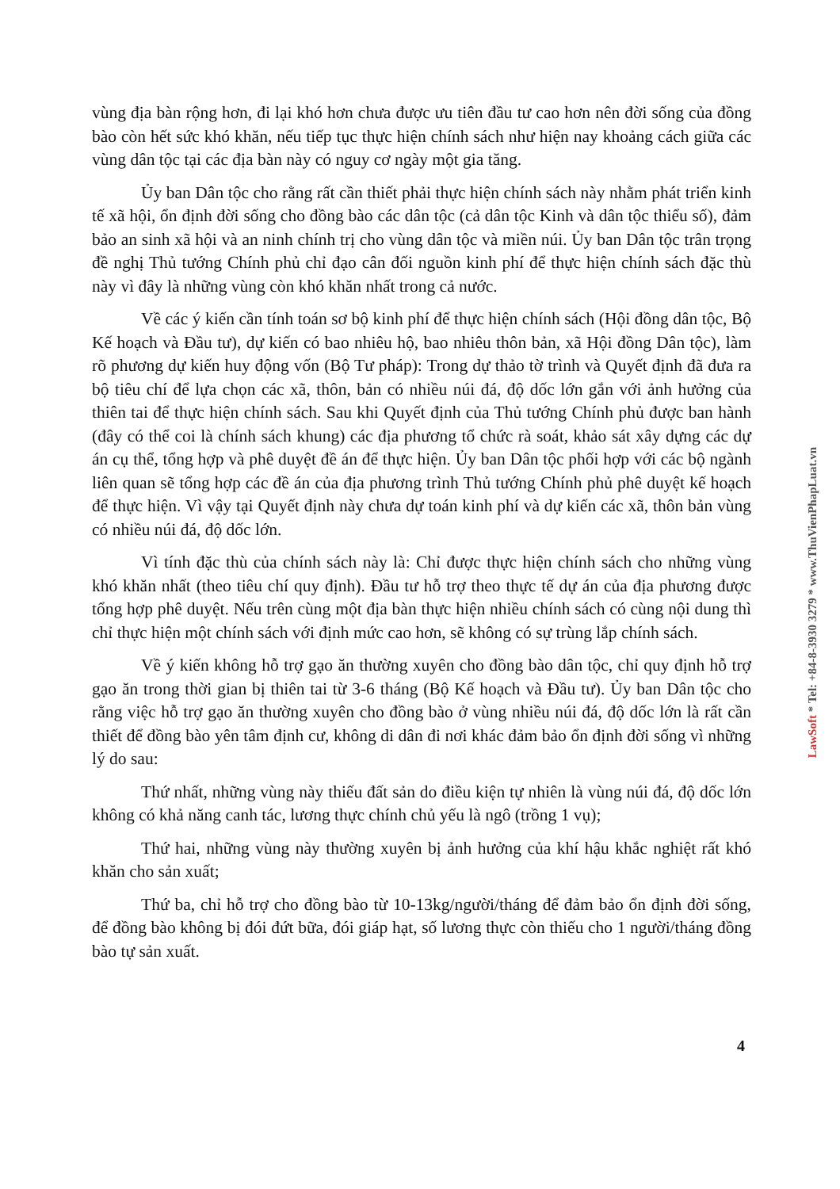vùng địa bàn rộng hơn, đi lại khó hơn chưa được ưu tiên đầu tư cao hơn nên đời sống của đồng bào còn hết sức khó khăn, nếu tiếp tục thực hiện chính sách như hiện nay khoảng cách giữa các vùng dân tộc tại các địa bàn này có nguy cơ ngày một gia tăng.
Ủy ban Dân tộc cho rằng rất cần thiết phải thực hiện chính sách này nhằm phát triển kinh tế xã hội, ổn định đời sống cho đồng bào các dân tộc (cả dân tộc Kinh và dân tộc thiểu số), đảm bảo an sinh xã hội và an ninh chính trị cho vùng dân tộc và miền núi. Ủy ban Dân tộc trân trọng đề nghị Thủ tướng Chính phủ chỉ đạo cân đối nguồn kinh phí để thực hiện chính sách đặc thù này vì đây là những vùng còn khó khăn nhất trong cả nước.
Về các ý kiến cần tính toán sơ bộ kinh phí để thực hiện chính sách (Hội đồng dân tộc, Bộ Kế hoạch và Đầu tư), dự kiến có bao nhiêu hộ, bao nhiêu thôn bản, xã Hội đồng Dân tộc), làm rõ phương dự kiến huy động vốn (Bộ Tư pháp): Trong dự thảo tờ trình và Quyết định đã đưa ra bộ tiêu chí để lựa chọn các xã, thôn, bản có nhiều núi đá, độ dốc lớn gắn với ảnh hưởng của thiên tai để thực hiện chính sách. Sau khi Quyết định của Thủ tướng Chính phủ được ban hành (đây có thể coi là chính sách khung) các địa phương tổ chức rà soát, khảo sát xây dựng các dự án cụ thể, tổng hợp và phê duyệt đề án để thực hiện. Ủy ban Dân tộc phối hợp với các bộ ngành liên quan sẽ tổng hợp các đề án của địa phương trình Thủ tướng Chính phủ phê duyệt kế hoạch để thực hiện. Vì vậy tại Quyết định này chưa dự toán kinh phí và dự kiến các xã, thôn bản vùng có nhiều núi đá, độ dốc lớn.
Vì tính đặc thù của chính sách này là: Chỉ được thực hiện chính sách cho những vùng khó khăn nhất (theo tiêu chí quy định). Đầu tư hỗ trợ theo thực tế dự án của địa phương được tổng hợp phê duyệt. Nếu trên cùng một địa bàn thực hiện nhiều chính sách có cùng nội dung thì chỉ thực hiện một chính sách với định mức cao hơn, sẽ không có sự trùng lắp chính sách.
Về ý kiến không hỗ trợ gạo ăn thường xuyên cho đồng bào dân tộc, chỉ quy định hỗ trợ gạo ăn trong thời gian bị thiên tai từ 3-6 tháng (Bộ Kế hoạch và Đầu tư). Ủy ban Dân tộc cho rằng việc hỗ trợ gạo ăn thường xuyên cho đồng bào ở vùng nhiều núi đá, độ dốc lớn là rất cần thiết để đồng bào yên tâm định cư, không di dân đi nơi khác đảm bảo ổn định đời sống vì những lý do sau:
Thứ nhất, những vùng này thiếu đất sản do điều kiện tự nhiên là vùng núi đá, độ dốc lớn không có khả năng canh tác, lương thực chính chủ yếu là ngô (trồng 1 vụ);
Thứ hai, những vùng này thường xuyên bị ảnh hưởng của khí hậu khắc nghiệt rất khó khăn cho sản xuất;
Thứ ba, chỉ hỗ trợ cho đồng bào từ 10-13kg/người/tháng để đảm bảo ổn định đời sống, để đồng bào không bị đói đứt bữa, đói giáp hạt, số lương thực còn thiếu cho 1 người/tháng đồng bào tự sản xuất.
4
LawSoft * Tel: +84-8-3930 3279 * www.ThuVienPhapLuat.vn